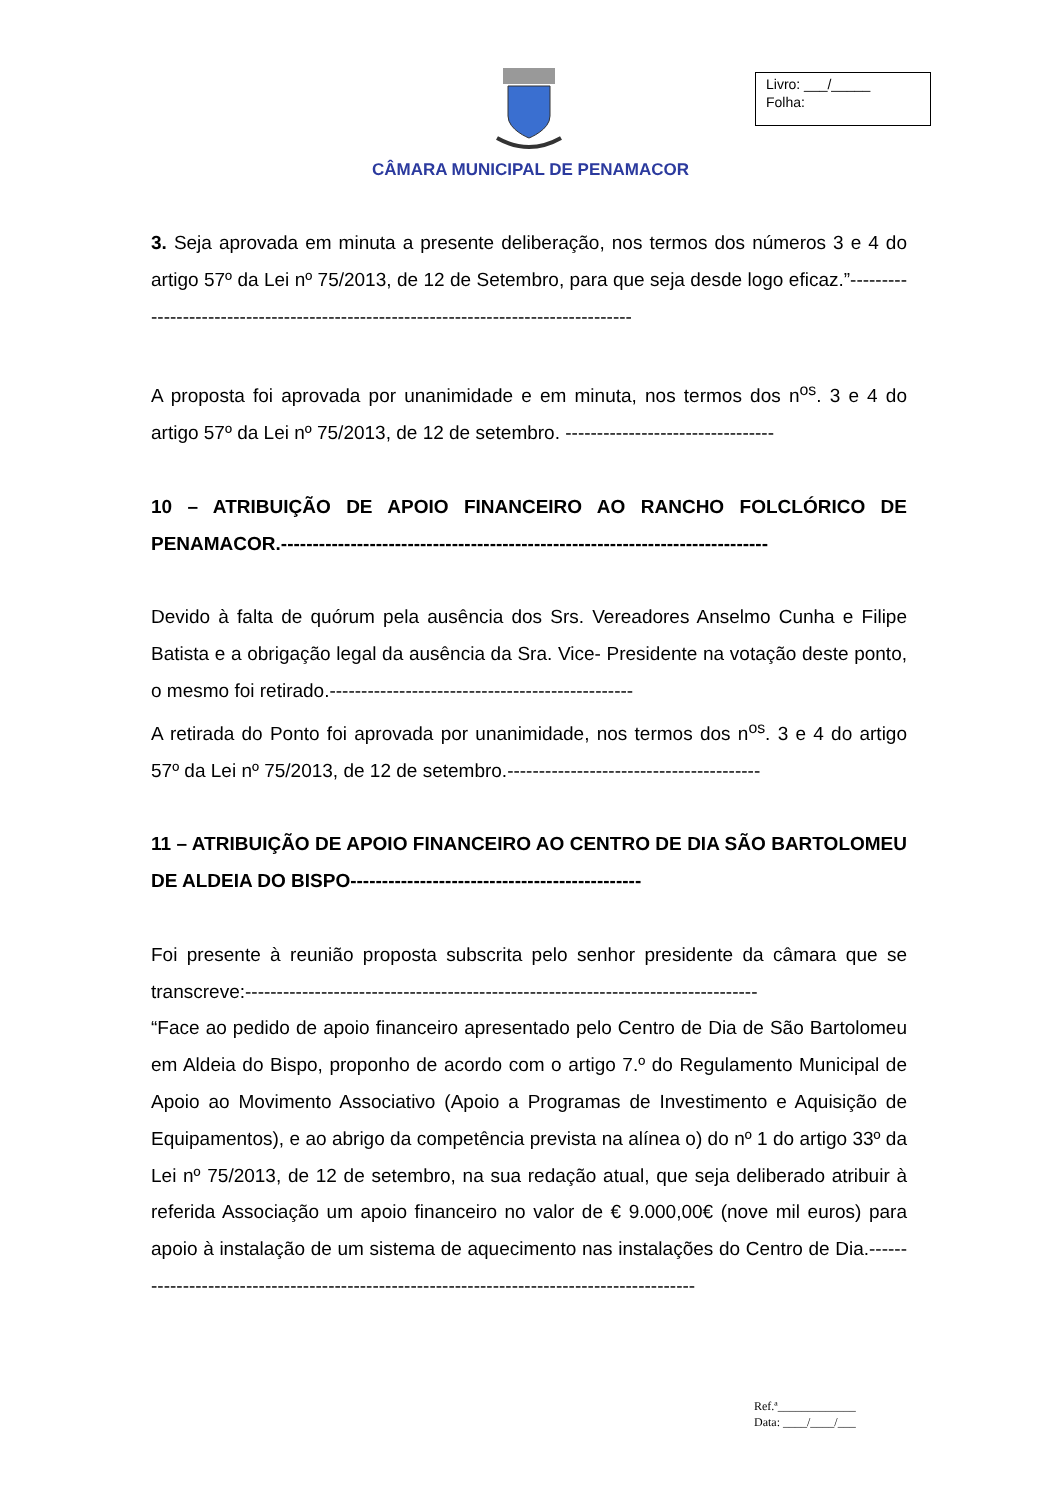CÂMARA MUNICIPAL DE PENAMACOR
Livro: ___/_____
Folha:
3. Seja aprovada em minuta a presente deliberação, nos termos dos números 3 e 4 do artigo 57º da Lei nº 75/2013, de 12 de Setembro, para que seja desde logo eficaz.”-------------------------------------------------------------------------------------
A proposta foi aprovada por unanimidade e em minuta, nos termos dos n<sup>os</sup>. 3 e 4 do artigo 57º da Lei nº 75/2013, de 12 de setembro. ---------------------------------
10 – ATRIBUIÇÃO DE APOIO FINANCEIRO AO RANCHO FOLCLÓRICO DE PENAMACOR.-----------------------------------------------------------------------------
Devido à falta de quórum pela ausência dos Srs. Vereadores Anselmo Cunha e Filipe Batista e a obrigação legal da ausência da Sra. Vice- Presidente na votação deste ponto, o mesmo foi retirado.------------------------------------------------
A retirada do Ponto foi aprovada por unanimidade, nos termos dos n<sup>os</sup>. 3 e 4 do artigo 57º da Lei nº 75/2013, de 12 de setembro.----------------------------------------
11 – ATRIBUIÇÃO DE APOIO FINANCEIRO AO CENTRO DE DIA SÃO BARTOLOMEU DE ALDEIA DO BISPO----------------------------------------------
Foi presente à reunião proposta subscrita pelo senhor presidente da câmara que se transcreve:---------------------------------------------------------------------------------
“Face ao pedido de apoio financeiro apresentado pelo Centro de Dia de São Bartolomeu em Aldeia do Bispo, proponho de acordo com o artigo 7.º do Regulamento Municipal de Apoio ao Movimento Associativo (Apoio a Programas de Investimento e Aquisição de Equipamentos), e ao abrigo da competência prevista na alínea o) do nº 1 do artigo 33º da Lei nº 75/2013, de 12 de setembro, na sua redação atual, que seja deliberado atribuir à referida Associação um apoio financeiro no valor de € 9.000,00€ (nove mil euros) para apoio à instalação de um sistema de aquecimento nas instalações do Centro de Dia.--------------------------------------------------------------------------------------------
Ref.ª_____________
Data: ____/____/___